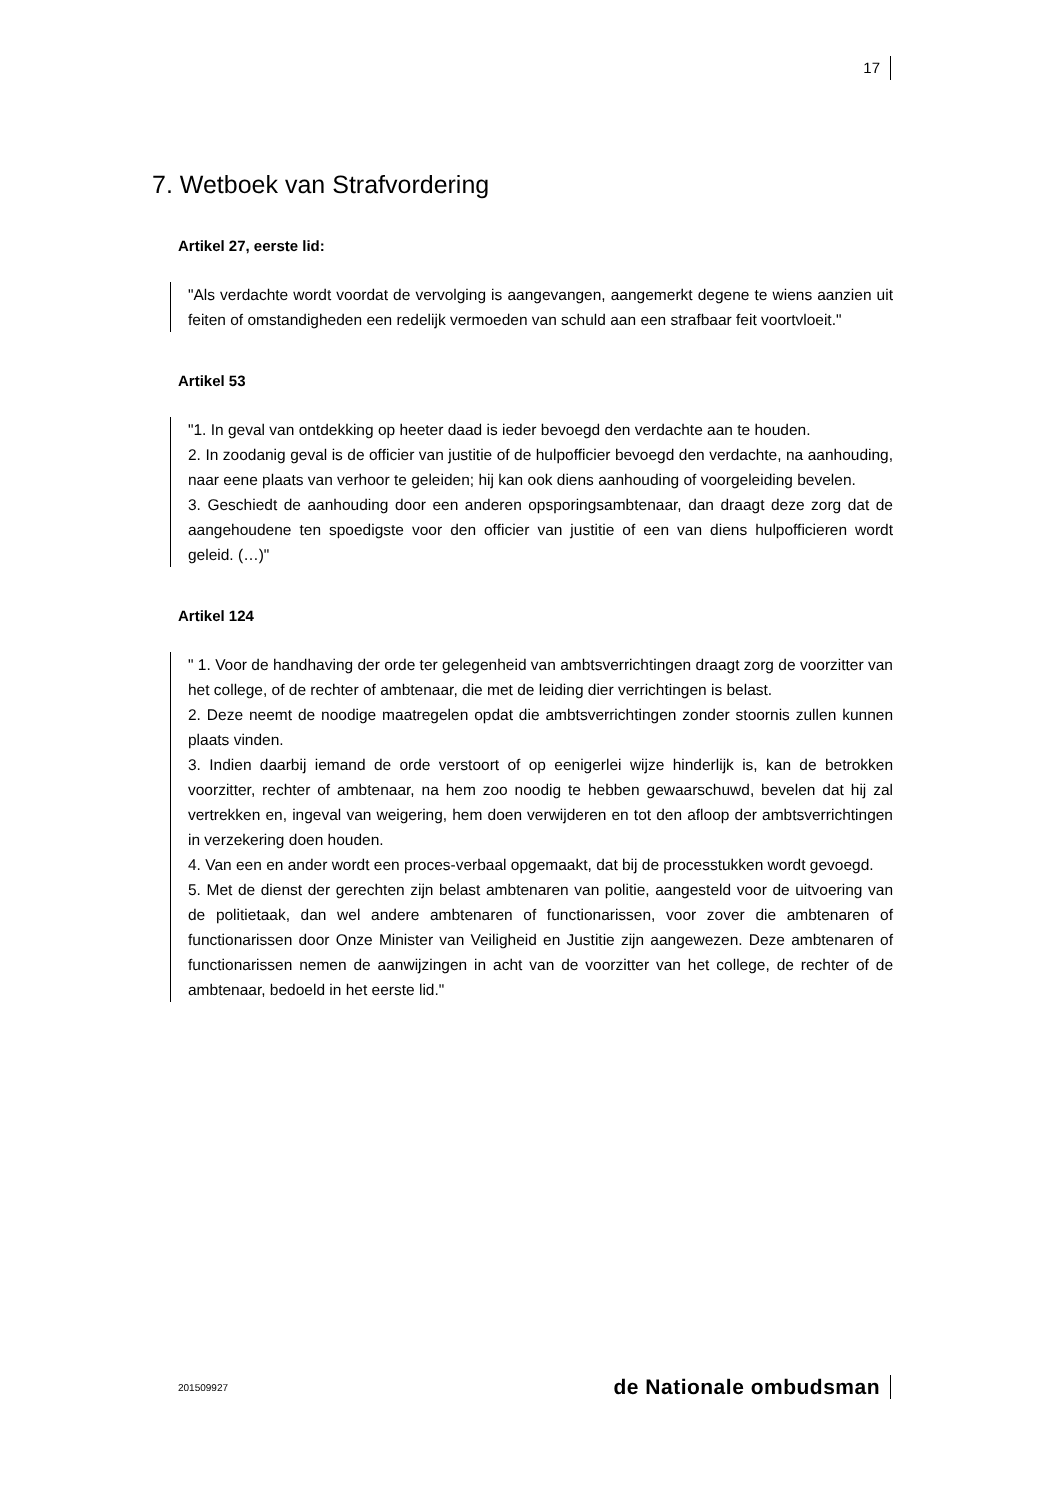17
7. Wetboek van Strafvordering
Artikel 27, eerste lid:
"Als verdachte wordt voordat de vervolging is aangevangen, aangemerkt degene te wiens aanzien uit feiten of omstandigheden een redelijk vermoeden van schuld aan een strafbaar feit voortvloeit."
Artikel 53
"1. In geval van ontdekking op heeter daad is ieder bevoegd den verdachte aan te houden.
2. In zoodanig geval is de officier van justitie of de hulpofficier bevoegd den verdachte, na aanhouding, naar eene plaats van verhoor te geleiden; hij kan ook diens aanhouding of voorgeleiding bevelen.
3. Geschiedt de aanhouding door een anderen opsporingsambtenaar, dan draagt deze zorg dat de aangehoudene ten spoedigste voor den officier van justitie of een van diens hulpofficieren wordt geleid. (…)"
Artikel 124
" 1. Voor de handhaving der orde ter gelegenheid van ambtsverrichtingen draagt zorg de voorzitter van het college, of de rechter of ambtenaar, die met de leiding dier verrichtingen is belast.
2. Deze neemt de noodige maatregelen opdat die ambtsverrichtingen zonder stoornis zullen kunnen plaats vinden.
3. Indien daarbij iemand de orde verstoort of op eenigerlei wijze hinderlijk is, kan de betrokken voorzitter, rechter of ambtenaar, na hem zoo noodig te hebben gewaarschuwd, bevelen dat hij zal vertrekken en, ingeval van weigering, hem doen verwijderen en tot den afloop der ambtsverrichtingen in verzekering doen houden.
4. Van een en ander wordt een proces-verbaal opgemaakt, dat bij de processtukken wordt gevoegd.
5. Met de dienst der gerechten zijn belast ambtenaren van politie, aangesteld voor de uitvoering van de politietaak, dan wel andere ambtenaren of functionarissen, voor zover die ambtenaren of functionarissen door Onze Minister van Veiligheid en Justitie zijn aangewezen. Deze ambtenaren of functionarissen nemen de aanwijzingen in acht van de voorzitter van het college, de rechter of de ambtenaar, bedoeld in het eerste lid."
201509927 de Nationale ombudsman